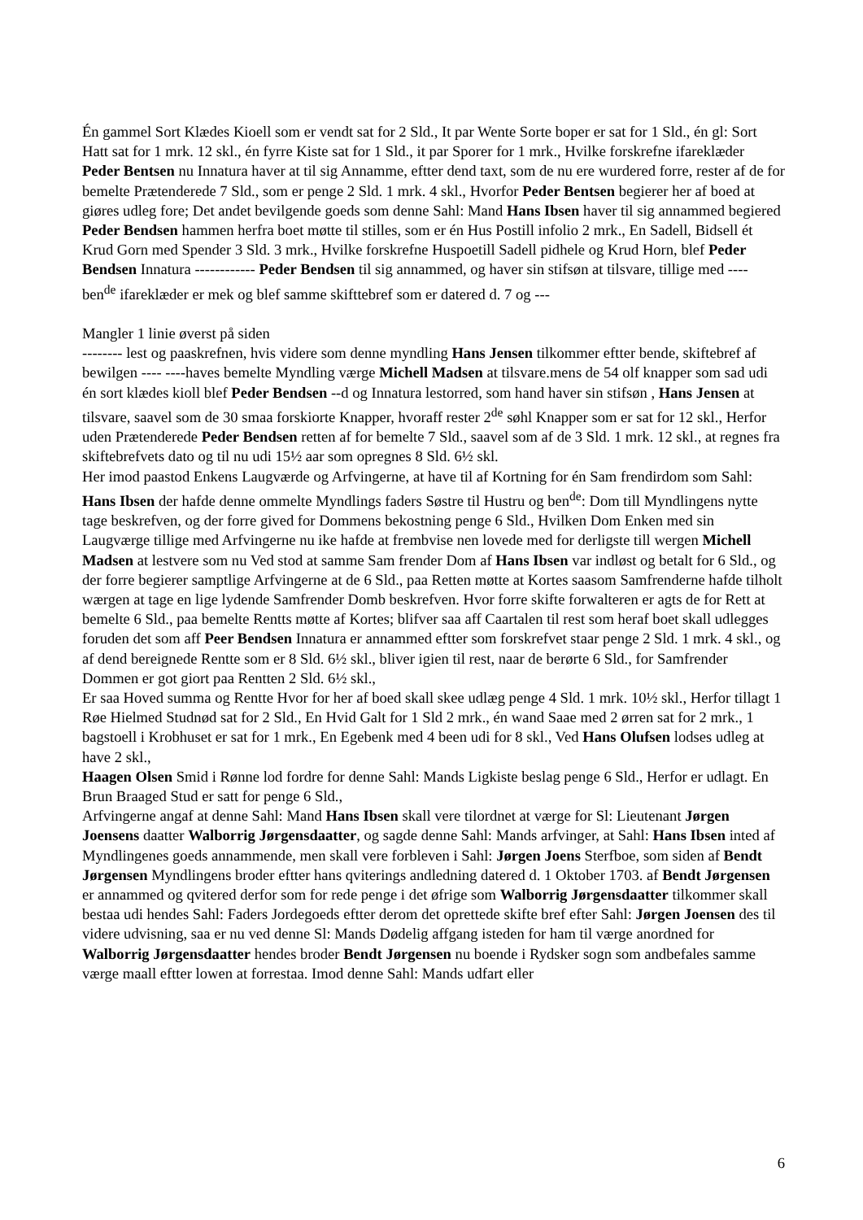Én gammel Sort Klædes Kioell som er vendt sat for 2 Sld., It par Wente Sorte boper er sat for 1 Sld., én gl: Sort Hatt sat for 1 mrk. 12 skl., én fyrre Kiste sat for 1 Sld., it par Sporer for 1 mrk., Hvilke forskrefne ifareklæder Peder Bentsen nu Innatura haver at til sig Annamme, eftter dend taxt, som de nu ere wurdered forre, rester af de for bemelte Prætenderede 7 Sld., som er penge 2 Sld. 1 mrk. 4 skl., Hvorfor Peder Bentsen begierer her af boed at giøres udleg fore; Det andet bevilgende goeds som denne Sahl: Mand Hans Ibsen haver til sig annammed begiered Peder Bendsen hammen herfra boet møtte til stilles, som er én Hus Postill infolio 2 mrk., En Sadell, Bidsell ét Krud Gorn med Spender 3 Sld. 3 mrk., Hvilke forskrefne Huspoetill Sadell pidhele og Krud Horn, blef Peder Bendsen Innatura ------------ Peder Bendsen til sig annammed, og haver sin stifsøn at tilsvare, tillige med ---- ben<sup>de</sup> ifareklæder er mek og blef samme skifttebref som er datered d. 7 og ---
Mangler 1 linie øverst på siden
-------- lest og paaskrefnen, hvis videre som denne myndling Hans Jensen tilkommer eftter bende, skiftebref af bewilgen ---- ----haves bemelte Myndling værge Michell Madsen at tilsvare.mens de 54 olf knapper som sad udi én sort klædes kioll blef Peder Bendsen --d og Innatura lestorred, som hand haver sin stifsøn , Hans Jensen at tilsvare, saavel som de 30 smaa forskiorte Knapper, hvoraff rester 2<sup>de</sup> søhl Knapper som er sat for 12 skl., Herfor uden Prætenderede Peder Bendsen retten af for bemelte 7 Sld., saavel som af de 3 Sld. 1 mrk. 12 skl., at regnes fra skiftebrefvets dato og til nu udi 15½ aar som opregnes 8 Sld. 6½ skl.
Her imod paastod Enkens Laugværde og Arfvingerne, at have til af Kortning for én Sam frendirdom som Sahl: Hans Ibsen der hafde denne ommelte Myndlings faders Søstre til Hustru og ben<sup>de</sup>: Dom till Myndlingens nytte tage beskrefven, og der forre gived for Dommens bekostning penge 6 Sld., Hvilken Dom Enken med sin Laugværge tillige med Arfvingerne nu ike hafde at frembvise nen lovede med for derligste till wergen Michell Madsen at lestvere som nu Ved stod at samme Sam frender Dom af Hans Ibsen var indløst og betalt for 6 Sld., og der forre begierer samptlige Arfvingerne at de 6 Sld., paa Retten møtte at Kortes saasom Samfrenderne hafde tilholt wærgen at tage en lige lydende Samfrender Domb beskrefven. Hvor forre skifte forwalteren er agts de for Rett at bemelte 6 Sld., paa bemelte Rentts møtte af Kortes; blifver saa aff Caartalen til rest som heraf boet skall udlegges foruden det som aff Peer Bendsen Innatura er annammed eftter som forskrefvet staar penge 2 Sld. 1 mrk. 4 skl., og af dend bereignede Rentte som er 8 Sld. 6½ skl., bliver igien til rest, naar de berørte 6 Sld., for Samfrender Dommen er got giort paa Rentten 2 Sld. 6½ skl.,
Er saa Hoved summa og Rentte Hvor for her af boed skall skee udlæg penge 4 Sld. 1 mrk. 10½ skl., Herfor tillagt 1 Røe Hielmed Studnød sat for 2 Sld., En Hvid Galt for 1 Sld 2 mrk., én wand Saae med 2 ørren sat for 2 mrk., 1 bagstoell i Krobhuset er sat for 1 mrk., En Egebenk med 4 been udi for 8 skl., Ved Hans Olufsen lodses udleg at have 2 skl.,
Haagen Olsen Smid i Rønne lod fordre for denne Sahl: Mands Ligkiste beslag penge 6 Sld., Herfor er udlagt. En Brun Braaged Stud er satt for penge 6 Sld.,
Arfvingerne angaf at denne Sahl: Mand Hans Ibsen skall vere tilordnet at værge for Sl: Lieutenant Jørgen Joensens daatter Walborrig Jørgensdaatter, og sagde denne Sahl: Mands arfvinger, at Sahl: Hans Ibsen inted af Myndlingenes goeds annammende, men skall vere forbleven i Sahl: Jørgen Joens Sterfboe, som siden af Bendt Jørgensen Myndlingens broder eftter hans qviterings andledning datered d. 1 Oktober 1703. af Bendt Jørgensen er annammed og qvitered derfor som for rede penge i det øfrige som Walborrig Jørgensdaatter tilkommer skall bestaa udi hendes Sahl: Faders Jordegoeds eftter derom det oprettede skifte bref efter Sahl: Jørgen Joensen des til videre udvisning, saa er nu ved denne Sl: Mands Dødelig affgang isteden for ham til værge anordned for Walborrig Jørgensdaatter hendes broder Bendt Jørgensen nu boende i Rydsker sogn som andbefales samme værge maall eftter lowen at forrestaa. Imod denne Sahl: Mands udfart eller
6